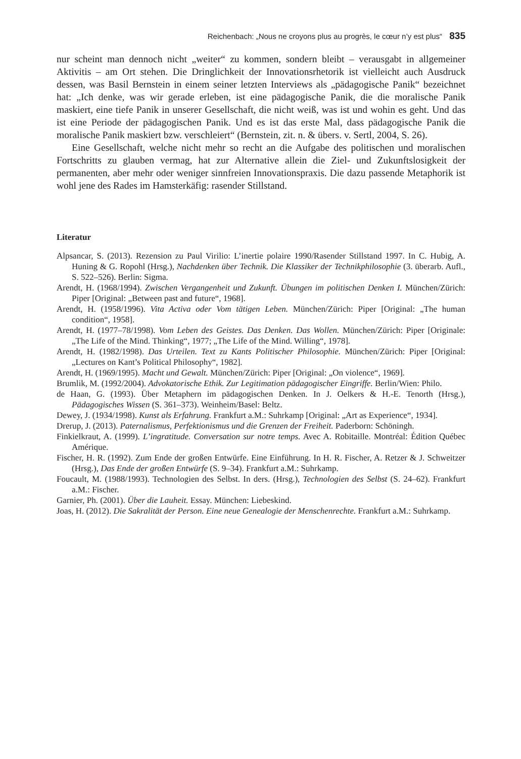Reichenbach: „Nous ne croyons plus au progrès, le cœur n’y est plus“ 835
nur scheint man dennoch nicht „weiter“ zu kommen, sondern bleibt – verausgabt in allgemeiner Aktivitis – am Ort stehen. Die Dringlichkeit der Innovationsrhetorik ist vielleicht auch Ausdruck dessen, was Basil Bernstein in einem seiner letzten Interviews als „pädagogische Panik“ bezeichnet hat: „Ich denke, was wir gerade erleben, ist eine pädagogische Panik, die die moralische Panik maskiert, eine tiefe Panik in unserer Gesellschaft, die nicht weiß, was ist und wohin es geht. Und das ist eine Periode der pädagogischen Panik. Und es ist das erste Mal, dass pädagogische Panik die moralische Panik maskiert bzw. verschleiert“ (Bernstein, zit. n. & übers. v. Sertl, 2004, S. 26).
Eine Gesellschaft, welche nicht mehr so recht an die Aufgabe des politischen und moralischen Fortschritts zu glauben vermag, hat zur Alternative allein die Ziel- und Zukunftslosigkeit der permanenten, aber mehr oder weniger sinnfreien Innovationspraxis. Die dazu passende Metaphorik ist wohl jene des Rades im Hamsterkäfig: rasender Stillstand.
Literatur
Alpsancar, S. (2013). Rezension zu Paul Virilio: L’inertie polaire 1990/Rasender Stillstand 1997. In C. Hubig, A. Huning & G. Ropohl (Hrsg.), Nachdenken über Technik. Die Klassiker der Technikphilosophie (3. überarb. Aufl., S. 522–526). Berlin: Sigma.
Arendt, H. (1968/1994). Zwischen Vergangenheit und Zukunft. Übungen im politischen Denken I. München/Zürich: Piper [Original: „Between past and future“, 1968].
Arendt, H. (1958/1996). Vita Activa oder Vom tätigen Leben. München/Zürich: Piper [Original: „The human condition“, 1958].
Arendt, H. (1977–78/1998). Vom Leben des Geistes. Das Denken. Das Wollen. München/Zürich: Piper [Originale: „The Life of the Mind. Thinking“, 1977; „The Life of the Mind. Willing“, 1978].
Arendt, H. (1982/1998). Das Urteilen. Text zu Kants Politischer Philosophie. München/Zürich: Piper [Original: „Lectures on Kant’s Political Philosophy“, 1982].
Arendt, H. (1969/1995). Macht und Gewalt. München/Zürich: Piper [Original: „On violence“, 1969].
Brumlik, M. (1992/2004). Advokatorische Ethik. Zur Legitimation pädagogischer Eingriffe. Berlin/Wien: Philo.
de Haan, G. (1993). Über Metaphern im pädagogischen Denken. In J. Oelkers & H.-E. Tenorth (Hrsg.), Pädagogisches Wissen (S. 361–373). Weinheim/Basel: Beltz.
Dewey, J. (1934/1998). Kunst als Erfahrung. Frankfurt a.M.: Suhrkamp [Original: „Art as Experience“, 1934].
Drerup, J. (2013). Paternalismus, Perfektionismus und die Grenzen der Freiheit. Paderborn: Schöningh.
Finkielkraut, A. (1999). L’ingratitude. Conversation sur notre temps. Avec A. Robitaille. Montréal: Édition Québec Amérique.
Fischer, H. R. (1992). Zum Ende der großen Entwürfe. Eine Einführung. In H. R. Fischer, A. Retzer & J. Schweitzer (Hrsg.), Das Ende der großen Entwürfe (S. 9–34). Frankfurt a.M.: Suhrkamp.
Foucault, M. (1988/1993). Technologien des Selbst. In ders. (Hrsg.), Technologien des Selbst (S. 24–62). Frankfurt a.M.: Fischer.
Garnier, Ph. (2001). Über die Lauheit. Essay. München: Liebeskind.
Joas, H. (2012). Die Sakralität der Person. Eine neue Genealogie der Menschenrechte. Frankfurt a.M.: Suhrkamp.